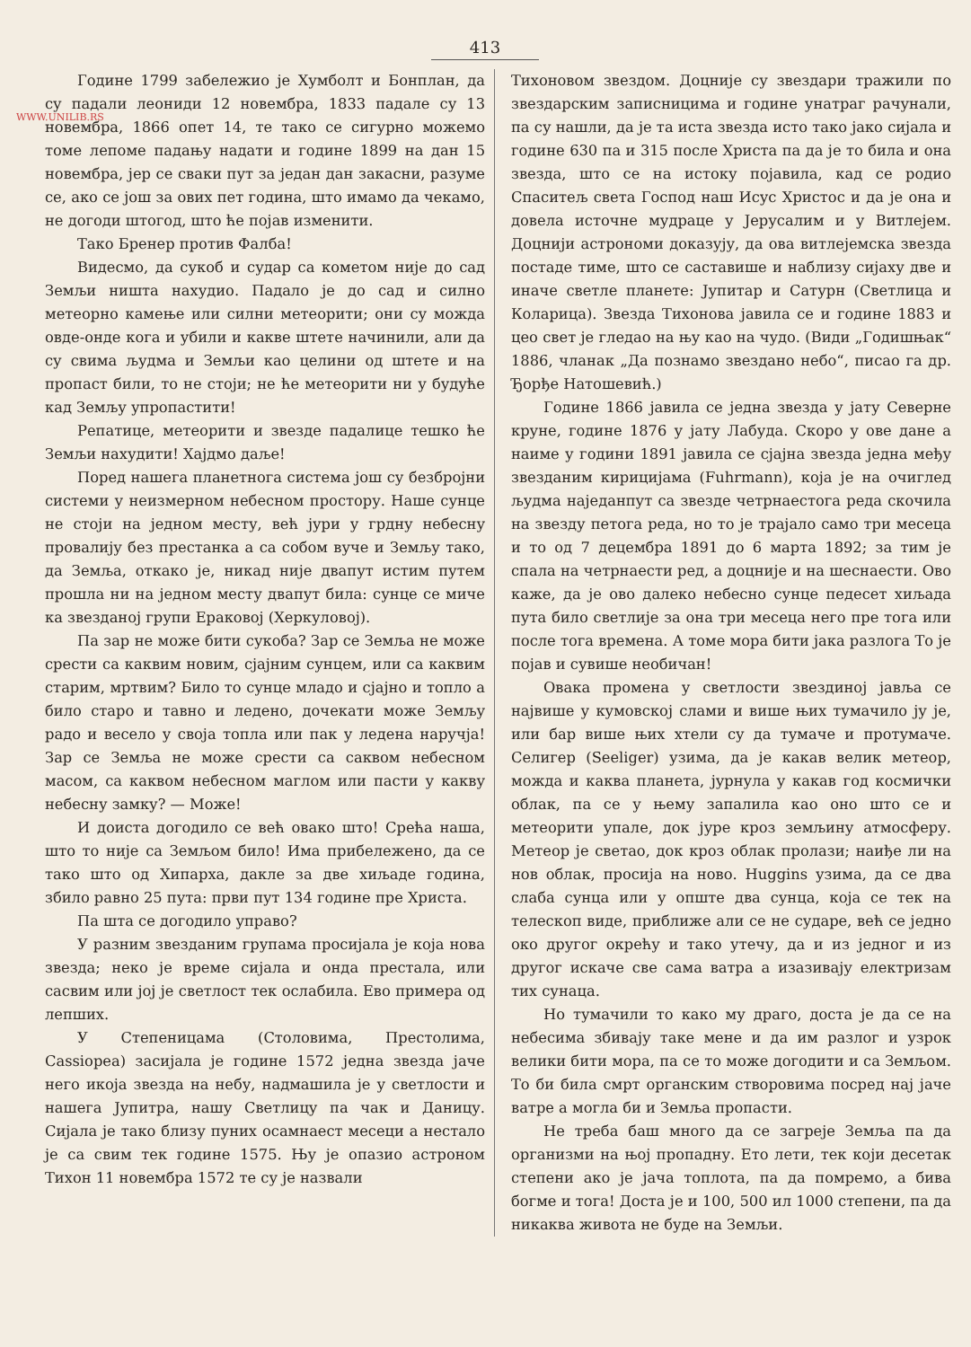WWW.UNILIB.RS
413
Године 1799 забележио је Хумболт и Бонплан, да су падали леониди 12 новембра, 1833 падале су 13 новембра, 1866 опет 14, те тако се сигурно можемо томе лепоме падању надати и године 1899 на дан 15 новембра, јер се сваки пут за један дан закасни, разуме се, ако се још за ових пет година, што имамо да чекамо, не догоди штогод, што ће појав изменити.
Тако Бренер против Фалба!
Видесмо, да сукоб и судар са кометом није до сад Земљи ништа нахудио. Падало је до сад и силно метеорно камење или силни метеорити; они су можда овде-онде кога и убили и какве штете начинили, али да су свима људма и Земљи као целини од штете и на пропаст били, то не стоји; не ће метеорити ни у будуће кад Земљу упропастити!
Репатице, метеорити и звезде падалице тешко ће Земљи нахудити! Хајдмо даље!
Поред нашега планетнога система још су безбројни системи у неизмерном небесном простору. Наше сунце не стоји на једном месту, већ јури у грдну небесну провалију без престанка а са собом вуче и Земљу тако, да Земља, откако је, никад није двапут истим путем прошла ни на једном месту двапут била: сунце се миче ка звезданој групи Ераковој (Херкуловој).
Па зар не може бити сукоба? Зар се Земља не може срести са каквим новим, сјајним сунцем, или са каквим старим, мртвим? Било то сунце младо и сјајно и топло а било старо и тавно и ледено, дочекати може Земљу радо и весело у своја топла или пак у ледена наручја! Зар се Земља не може срести са саквом небесном масом, са каквом небесном маглом или пасти у какву небесну замку? — Може!
И доиста догодило се већ овако што! Срећа наша, што то није са Земљом било! Има прибележено, да се тако што од Хипарха, дакле за две хиљаде година, збило равно 25 пута: први пут 134 године пре Христа.
Па шта се догодило управо?
У разним звезданим групама просијала је која нова звезда; неко је време сијала и онда престала, или сасвим или јој је светлост тек ослабила. Ево примера од лепших.
У Степеницама (Столовима, Престолима, Cassiopea) засијала је године 1572 једна звезда јаче него икоја звезда на небу, надмашила је у светлости и нашега Јупитра, нашу Светлицу па чак и Даницу. Сијала је тако близу пуних осамнаест месеци а нестало је са свим тек године 1575. Њу је опазио астроном Тихон 11 новембра 1572 те су је назвали
Тихоновом звездом. Доцније су звездари тражили по звездарским записницима и године унатраг рачунали, па су нашли, да је та иста звезда исто тако јако сијала и године 630 па и 315 после Христа па да је то била и она звезда, што се на истоку појавила, кад се родио Спаситељ света Господ наш Исус Христос и да је она и довела источне мудраце у Јерусалим и у Витлејем. Доцнији астрономи доказују, да ова витлејемска звезда постаде тиме, што се саставише и наблизу сијаху две и иначе светле планете: Јупитар и Сатурн (Светлица и Коларица). Звезда Тихонова јавила се и године 1883 и цео свет је гледао на њу као на чудо. (Види „Годишњак“ 1886, чланак „Да познамо звездано небо“, писао га др. Ђорђе Натошевић.)
Године 1866 јавила се једна звезда у јату Северне круне, године 1876 у јату Лабуда. Скоро у ове дане а наиме у години 1891 јавила се сјајна звезда једна међу звезданим кирицијама (Fuhrmann), која је на очиглед људма наједанпут са звезде четрнаестога реда скочила на звезду петога реда, но то је трајало само три месеца и то од 7 децембра 1891 до 6 марта 1892; за тим је спала на четрнаести ред, а доцније и на шеснаести. Ово каже, да је ово далеко небесно сунце педесет хиљада пута било светлије за она три месеца него пре тога или после тога времена. А томе мора бити јака разлога То је појав и сувише необичан!
Овака промена у светлости звездиној јавља се највише у кумовској слами и више њих тумачило ју је, или бар више њих хтели су да тумаче и протумаче. Селигер (Seeliger) узима, да је какав велик метеор, можда и каква планета, јурнула у какав год космички облак, па се у њему запалила као оно што се и метеорити упале, док јуре кроз земљину атмосферу. Метеор је светао, док кроз облак пролази; наиђе ли на нов облак, просија на ново. Huggins узима, да се два слаба сунца или у опште два сунца, која се тек на телескоп виде, приближе али се не сударе, већ се једно око другог окрећу и тако утечу, да и из једног и из другог искаче све сама ватра а изазивају електризам тих сунаца.
Но тумачили то како му драго, доста је да се на небесима збивају таке мене и да им разлог и узрок велики бити мора, па се то може догодити и са Земљом. То би била смрт органским створовима посред нај јаче ватре а могла би и Земља пропасти.
Не треба баш много да се загреје Земља па да организми на њој пропадну. Ето лети, тек који десетак степени ако је јача топлота, па да помремо, а бива богме и тога! Доста је и 100, 500 ил 1000 степени, па да никаква живота не буде на Земљи.